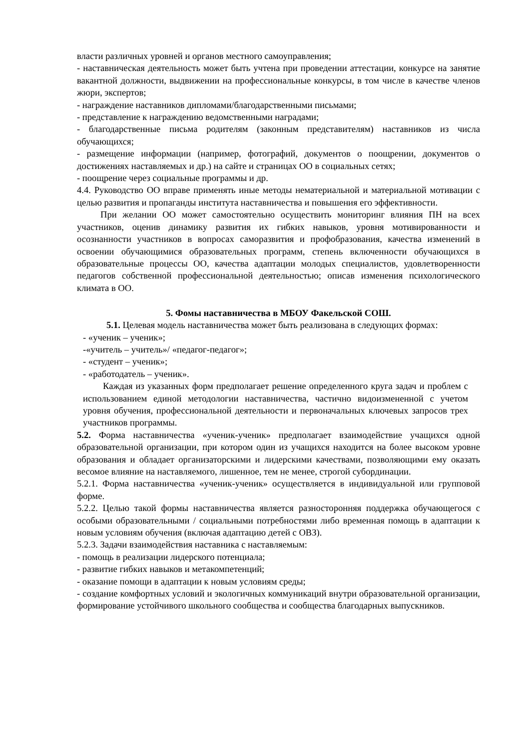власти различных уровней и органов местного самоуправления;
- наставническая деятельность может быть учтена при проведении аттестации, конкурсе на занятие вакантной должности, выдвижении на профессиональные конкурсы, в том числе в качестве членов жюри, экспертов;
- награждение наставников дипломами/благодарственными письмами;
- представление к награждению ведомственными наградами;
- благодарственные письма родителям (законным представителям) наставников из числа обучающихся;
- размещение информации (например, фотографий, документов о поощрении, документов о достижениях наставляемых и др.) на сайте и страницах ОО в социальных сетях;
- поощрение через социальные программы и др.
4.4. Руководство ОО вправе применять иные методы нематериальной и материальной мотивации с целью развития и пропаганды института наставничества и повышения его эффективности.
При желании ОО может самостоятельно осуществить мониторинг влияния ПН на всех участников, оценив динамику развития их гибких навыков, уровня мотивированности и осознанности участников в вопросах саморазвития и профобразования, качества изменений в освоении обучающимися образовательных программ, степень включенности обучающихся в образовательные процессы ОО, качества адаптации молодых специалистов, удовлетворенности педагогов собственной профессиональной деятельностью; описав изменения психологического климата в ОО.
5. Фомы наставничества в МБОУ Факельской СОШ.
5.1. Целевая модель наставничества может быть реализована в следующих формах:
- «ученик – ученик»;
-«учитель – учитель»/ «педагог-педагог»;
- «студент – ученик»;
- «работодатель – ученик».
Каждая из указанных форм предполагает решение определенного круга задач и проблем с использованием единой методологии наставничества, частично видоизмененной с учетом уровня обучения, профессиональной деятельности и первоначальных ключевых запросов трех участников программы.
5.2. Форма наставничества «ученик-ученик» предполагает взаимодействие учащихся одной образовательной организации, при котором один из учащихся находится на более высоком уровне образования и обладает организаторскими и лидерскими качествами, позволяющими ему оказать весомое влияние на наставляемого, лишенное, тем не менее, строгой субординации.
5.2.1. Форма наставничества «ученик-ученик» осуществляется в индивидуальной или групповой форме.
5.2.2. Целью такой формы наставничества является разносторонняя поддержка обучающегося с особыми образовательными / социальными потребностями либо временная помощь в адаптации к новым условиям обучения (включая адаптацию детей с ОВЗ).
5.2.3. Задачи взаимодействия наставника с наставляемым:
- помощь в реализации лидерского потенциала;
- развитие гибких навыков и метакомпетенций;
- оказание помощи в адаптации к новым условиям среды;
- создание комфортных условий и экологичных коммуникаций внутри образовательной организации, формирование устойчивого школьного сообщества и сообщества благодарных выпускников.